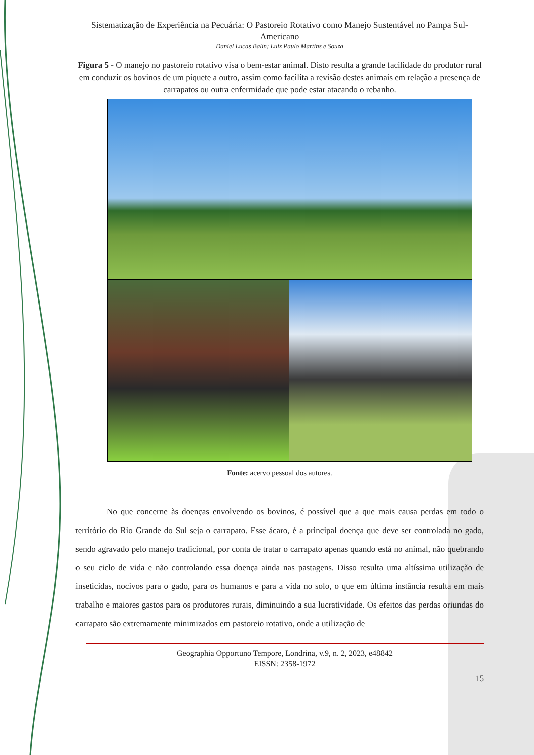Sistematização de Experiência na Pecuária: O Pastoreio Rotativo como Manejo Sustentável no Pampa Sul-Americano
Daniel Lucas Balin; Luiz Paulo Martins e Souza
Figura 5 - O manejo no pastoreio rotativo visa o bem-estar animal. Disto resulta a grande facilidade do produtor rural em conduzir os bovinos de um piquete a outro, assim como facilita a revisão destes animais em relação a presença de carrapatos ou outra enfermidade que pode estar atacando o rebanho.
Fonte: acervo pessoal dos autores.
No que concerne às doenças envolvendo os bovinos, é possível que a que mais causa perdas em todo o território do Rio Grande do Sul seja o carrapato. Esse ácaro, é a principal doença que deve ser controlada no gado, sendo agravado pelo manejo tradicional, por conta de tratar o carrapato apenas quando está no animal, não quebrando o seu ciclo de vida e não controlando essa doença ainda nas pastagens. Disso resulta uma altíssima utilização de inseticidas, nocivos para o gado, para os humanos e para a vida no solo, o que em última instância resulta em mais trabalho e maiores gastos para os produtores rurais, diminuindo a sua lucratividade. Os efeitos das perdas oriundas do carrapato são extremamente minimizados em pastoreio rotativo, onde a utilização de
Geographia Opportuno Tempore, Londrina, v.9, n. 2, 2023, e48842
EISSN: 2358-1972
15